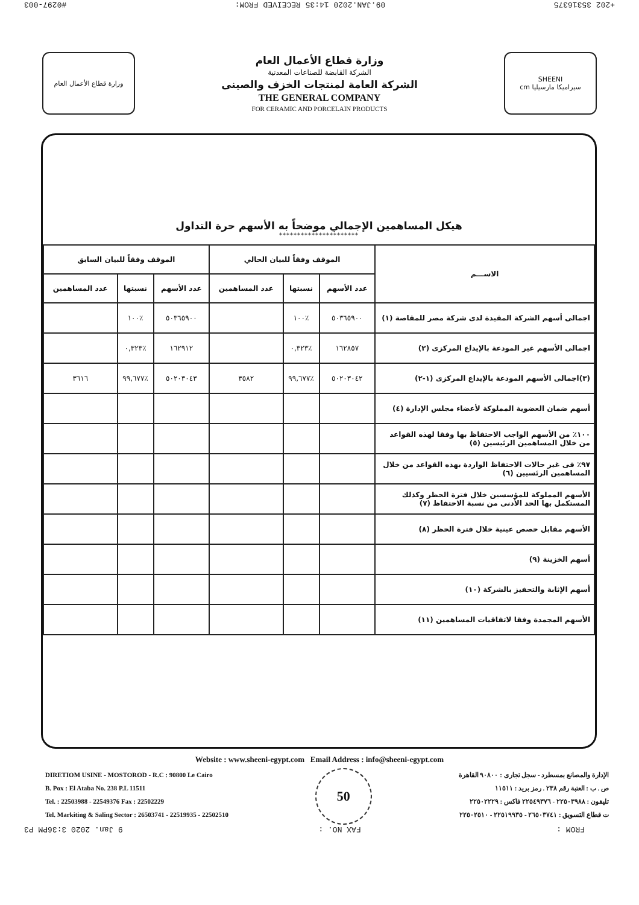+202 35316375 09.JAN.2020 14:35 RECEIVED FROM: #0297-003
وزارة قطاع الأعمال العام
وزارة قطاع الأعمال العام
الشركة القابضة للصناعات المعدنية
الشركة العامة لمنتجات الخزف والصينى
THE GENERAL COMPANY
FOR CERAMIC AND PORCELAIN PRODUCTS
SHEENI
cm سيراميكا مارسيليا
هيكل المساهمين الإجمالي موضحاً به الأسهم حرة التداول
**********************
| الاســـم | الموقف وفقاً للبيان الحالي | | | الموقف وفقاً للبيان السابق | | |
| --- | --- | --- | --- | --- | --- | --- |
| | عدد الأسهم | نسبتها | عدد المساهمين | عدد الأسهم | نسبتها | عدد المساهمين |
| اجمالى أسهم الشركة المقيدة لدى شركة مصر للمقاصة (١) | ٥٠٣٦٥٩٠٠ | ٪١٠٠ | | ٥٠٣٦٥٩٠٠ | ٪١٠٠ | |
| اجمالى الأسهم غير المودعة بالإيداع المركزى (٢) | ١٦٢٨٥٧ | ٪٠,٣٢٣ | | ١٦٢٩١٢ | ٪٠,٣٢٣ | |
| (٣)اجمالى الأسهم المودعة بالإيداع المركزى (١-٢) | ٥٠٢٠٣٠٤٢ | ٪٩٩,٦٧٧ | ٣٥٨٢ | ٥٠٢٠٣٠٤٣ | ٪٩٩,٦٧٧ | ٣٦١٦ |
| أسهم ضمان العضوية المملوكة لأعضاء مجلس الإدارة (٤) | | | | | | |
| ١٠٠٪ من الأسهم الواجب الاحتفاظ بها وفقا لهذه القواعد من خلال المساهمين الرئيسين (٥) | | | | | | |
| ٩٧٪ فى غير حالات الاحتفاظ الواردة بهذه القواعد من خلال المساهمين الرئسيين (٦) | | | | | | |
| الأسهم المملوكة للمؤسسين خلال فترة الحظر وكذلك المستكمل بها الحد الأدنى من نسبة الاحتفاظ (٧) | | | | | | |
| الأسهم مقابل حصص عينية خلال فترة الحظر (٨) | | | | | | |
| أسهم الخزينة (٩) | | | | | | |
| أسهم الإثابة والتحفيز بالشركة (١٠) | | | | | | |
| الأسهم المجمدة وفقا لاتفاقيات المساهمين (١١) | | | | | | |
Website : www.sheeni-egypt.com Email Address : info@sheeni-egypt.com
DIRETIOM USINE - MOSTOROD - R.C : 90800 Le Cairo
B. Pox : El Ataba No. 238 P.L 11511
Tel. : 22503988 - 22549376 Fax : 22502229
Tel. Markiting & Saling Sector : 26503741 - 22519935 - 22502510
50
الإدارة والمصانع بمسطرد - سجل تجارى : ٩٠٨٠٠ القاهرة
ص . ب : العتبة رقم ٢٣٨ . رمز بريد : ١١٥١١
تليفون : ٢٢٥٠٣٩٨٨ - ٢٢٥٤٩٣٧٦ فاكس : ٢٢٥٠٢٢٢٩
ت قطاع التسويق : ٢٦٥٠٣٧٤١ - ٢٢٥١٩٩٣٥ - ٢٢٥٠٢٥١٠
FROM : FAX NO. : 9 Jan. 2020 3:36PM P3